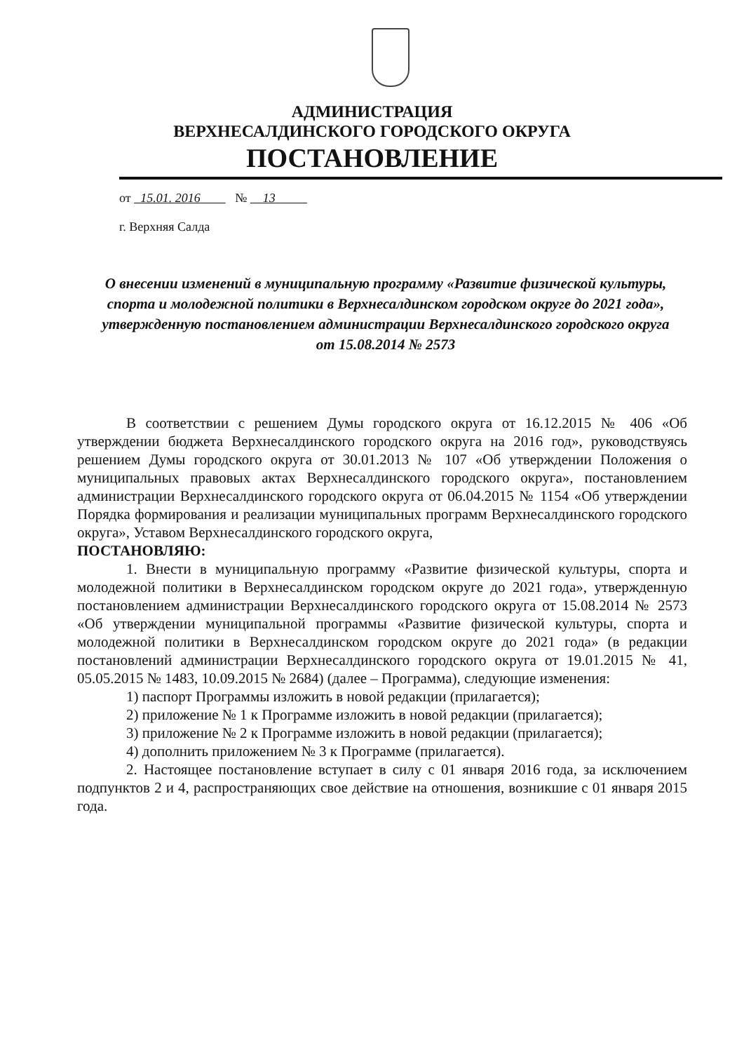АДМИНИСТРАЦИЯ
ВЕРХНЕСАЛДИНСКОГО ГОРОДСКОГО ОКРУГА
ПОСТАНОВЛЕНИЕ
от 15.01. 2016 № 13
г. Верхняя Салда
О внесении изменений в муниципальную программу «Развитие физической культуры, спорта и молодежной политики в Верхнесалдинском городском округе до 2021 года», утвержденную постановлением администрации Верхнесалдинского городского округа от 15.08.2014 № 2573
В соответствии с решением Думы городского округа от 16.12.2015 № 406 «Об утверждении бюджета Верхнесалдинского городского округа на 2016 год», руководствуясь решением Думы городского округа от 30.01.2013 № 107 «Об утверждении Положения о муниципальных правовых актах Верхнесалдинского городского округа», постановлением администрации Верхнесалдинского городского округа от 06.04.2015 № 1154 «Об утверждении Порядка формирования и реализации муниципальных программ Верхнесалдинского городского округа», Уставом Верхнесалдинского городского округа,
ПОСТАНОВЛЯЮ:
1. Внести в муниципальную программу «Развитие физической культуры, спорта и молодежной политики в Верхнесалдинском городском округе до 2021 года», утвержденную постановлением администрации Верхнесалдинского городского округа от 15.08.2014 № 2573 «Об утверждении муниципальной программы «Развитие физической культуры, спорта и молодежной политики в Верхнесалдинском городском округе до 2021 года» (в редакции постановлений администрации Верхнесалдинского городского округа от 19.01.2015 № 41, 05.05.2015 № 1483, 10.09.2015 № 2684) (далее – Программа), следующие изменения:
1) паспорт Программы изложить в новой редакции (прилагается);
2) приложение № 1 к Программе изложить в новой редакции (прилагается);
3) приложение № 2 к Программе изложить в новой редакции (прилагается);
4) дополнить приложением № 3 к Программе (прилагается).
2. Настоящее постановление вступает в силу с 01 января 2016 года, за исключением подпунктов 2 и 4, распространяющих свое действие на отношения, возникшие с 01 января 2015 года.